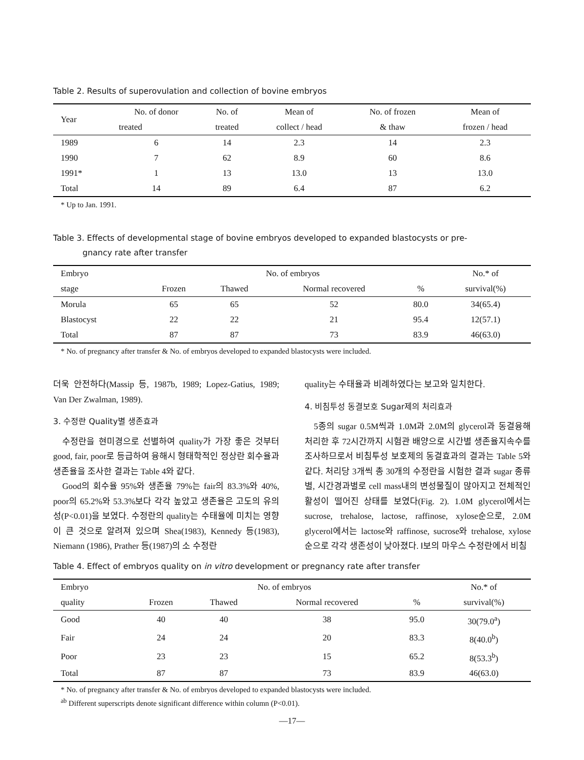Table 2. Results of superovulation and collection of bovine embryos
| Year | No. of donor | No. of | Mean of | No. of frozen | Mean of |
| --- | --- | --- | --- | --- | --- |
| | treated | treated | collect / head | & thaw | frozen / head |
| 1989 | 6 | 14 | 2.3 | 14 | 2.3 |
| 1990 | 7 | 62 | 8.9 | 60 | 8.6 |
| 1991* | 1 | 13 | 13.0 | 13 | 13.0 |
| Total | 14 | 89 | 6.4 | 87 | 6.2 |
* Up to Jan. 1991.
Table 3. Effects of developmental stage of bovine embryos developed to expanded blastocysts or pre-
gnancy rate after transfer
| Embryo | No. of embryos | | | | No.* of |
| --- | --- | --- | --- | --- | --- |
| stage | Frozen | Thawed | Normal recovered | % | survival(%) |
| Morula | 65 | 65 | 52 | 80.0 | 34(65.4) |
| Blastocyst | 22 | 22 | 21 | 95.4 | 12(57.1) |
| Total | 87 | 87 | 73 | 83.9 | 46(63.0) |
* No. of pregnancy after transfer & No. of embryos developed to expanded blastocysts were included.
더욱 안전하다(Massip 등, 1987b, 1989; Lopez-Gatius, 1989; Van Der Zwalman, 1989).
3. 수정란 Quality별 생존효과
수정란을 현미경으로 선별하여 quality가 가장 좋은 것부터 good, fair, poor로 등급하여 융해시 형태학적인 정상란 회수율과 생존율을 조사한 결과는 Table 4와 같다.
Good의 회수율 95%와 생존율 79%는 fair의 83.3%와 40%, poor의 65.2%와 53.3%보다 각각 높았고 생존율은 고도의 유의성(P<0.01)을 보였다. 수정란의 quality는 수태율에 미치는 영향이 큰 것으로 알려져 있으며 Shea(1983), Kennedy 등(1983), Niemann (1986), Prather 등(1987)의 소 수정란
quality는 수태율과 비례하였다는 보고와 일치한다.
4. 비침투성 동결보호 Sugar제의 처리효과
5종의 sugar 0.5M씩과 1.0M과 2.0M의 glycerol과 동결융해 처리한 후 72시간까지 시험관 배양으로 시간별 생존율지속수를 조사하므로서 비침투성 보호제의 동결효과의 결과는 Table 5와 같다. 처리당 3개씩 총 30개의 수정란을 시험한 결과 sugar 종류별, 시간경과별로 cell mass내의 변성물질이 많아지고 전체적인 활성이 떨어진 상태를 보였다(Fig. 2). 1.0M glycerol에서는 sucrose, trehalose, lactose, raffinose, xylose순으로, 2.0M glycerol에서는 lactose와 raffinose, sucrose와 trehalose, xylose 순으로 각각 생존성이 낮아졌다. Ⅰ보의 마우스 수정란에서 비침
Table 4. Effect of embryos quality on in vitro development or pregnancy rate after transfer
| Embryo | No. of embryos | | | | No.* of |
| --- | --- | --- | --- | --- | --- |
| quality | Frozen | Thawed | Normal recovered | % | survival(%) |
| Good | 40 | 40 | 38 | 95.0 | 30(79.0<sup>a</sup>) |
| Fair | 24 | 24 | 20 | 83.3 | 8(40.0<sup>b</sup>) |
| Poor | 23 | 23 | 15 | 65.2 | 8(53.3<sup>b</sup>) |
| Total | 87 | 87 | 73 | 83.9 | 46(63.0) |
* No. of pregnancy after transfer & No. of embryos developed to expanded blastocysts were included.
<sup>ab</sup> Different superscripts denote significant difference within column (P<0.01).
—17—